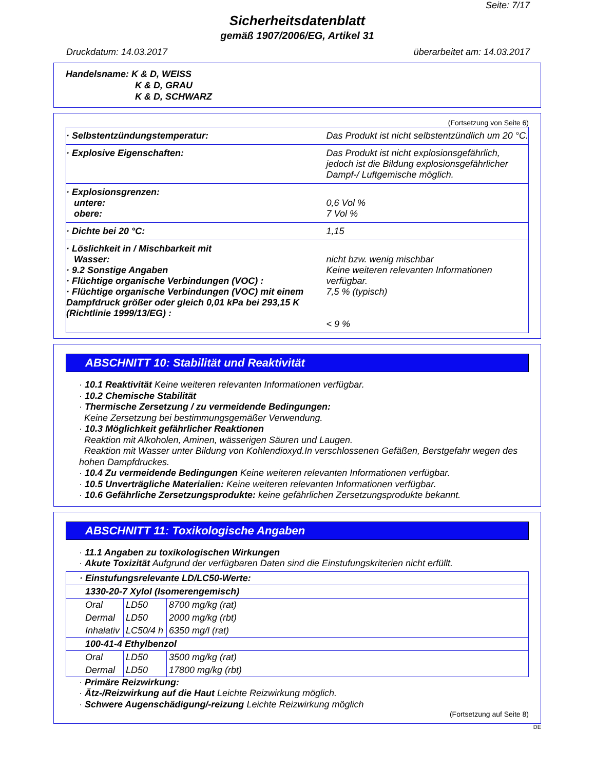Seite: 7/17
Sicherheitsdatenblatt
gemäß 1907/2006/EG, Artikel 31
Druckdatum: 14.03.2017 überarbeitet am: 14.03.2017
Handelsname: K & D, WEISS
K & D, GRAU
K & D, SCHWARZ
(Fortsetzung von Seite 6)
| · Selbstentzündungstemperatur: | Das Produkt ist nicht selbstentzündlich um 20 °C. |
| · Explosive Eigenschaften: | Das Produkt ist nicht explosionsgefährlich, jedoch ist die Bildung explosionsgefährlicher Dampf-/ Luftgemische möglich. |
| · Explosionsgrenzen: untere: obere: | 0,6 Vol % 7 Vol % |
| · Dichte bei 20 °C: | 1,15 |
| · Löslichkeit in / Mischbarkeit mit Wasser: · 9.2 Sonstige Angaben · Flüchtige organische Verbindungen (VOC) : · Flüchtige organische Verbindungen (VOC) mit einem Dampfdruck größer oder gleich 0,01 kPa bei 293,15 K (Richtlinie 1999/13/EG) : | nicht bzw. wenig mischbar Keine weiteren relevanten Informationen verfügbar. 7,5 % (typisch) < 9 % |
ABSCHNITT 10: Stabilität und Reaktivität
· 10.1 Reaktivität Keine weiteren relevanten Informationen verfügbar.
· 10.2 Chemische Stabilität
· Thermische Zersetzung / zu vermeidende Bedingungen:
Keine Zersetzung bei bestimmungsgemäßer Verwendung.
· 10.3 Möglichkeit gefährlicher Reaktionen
Reaktion mit Alkoholen, Aminen, wässerigen Säuren und Laugen.
Reaktion mit Wasser unter Bildung von Kohlendioxyd.In verschlossenen Gefäßen, Berstgefahr wegen des hohen Dampfdruckes.
· 10.4 Zu vermeidende Bedingungen Keine weiteren relevanten Informationen verfügbar.
· 10.5 Unverträgliche Materialien: Keine weiteren relevanten Informationen verfügbar.
· 10.6 Gefährliche Zersetzungsprodukte: keine gefährlichen Zersetzungsprodukte bekannt.
ABSCHNITT 11: Toxikologische Angaben
· 11.1 Angaben zu toxikologischen Wirkungen
· Akute Toxizität Aufgrund der verfügbaren Daten sind die Einstufungskriterien nicht erfüllt.
| · Einstufungsrelevante LD/LC50-Werte: | | |
| 1330-20-7 Xylol (Isomerengemisch) | | |
| Oral | LD50 | 8700 mg/kg (rat) |
| Dermal | LD50 | 2000 mg/kg (rbt) |
| Inhalativ | LC50/4 h | 6350 mg/l (rat) |
| 100-41-4 Ethylbenzol | | |
| Oral | LD50 | 3500 mg/kg (rat) |
| Dermal | LD50 | 17800 mg/kg (rbt) |
· Primäre Reizwirkung:
· Ätz-/Reizwirkung auf die Haut Leichte Reizwirkung möglich.
· Schwere Augenschädigung/-reizung Leichte Reizwirkung möglich
(Fortsetzung auf Seite 8)
DE